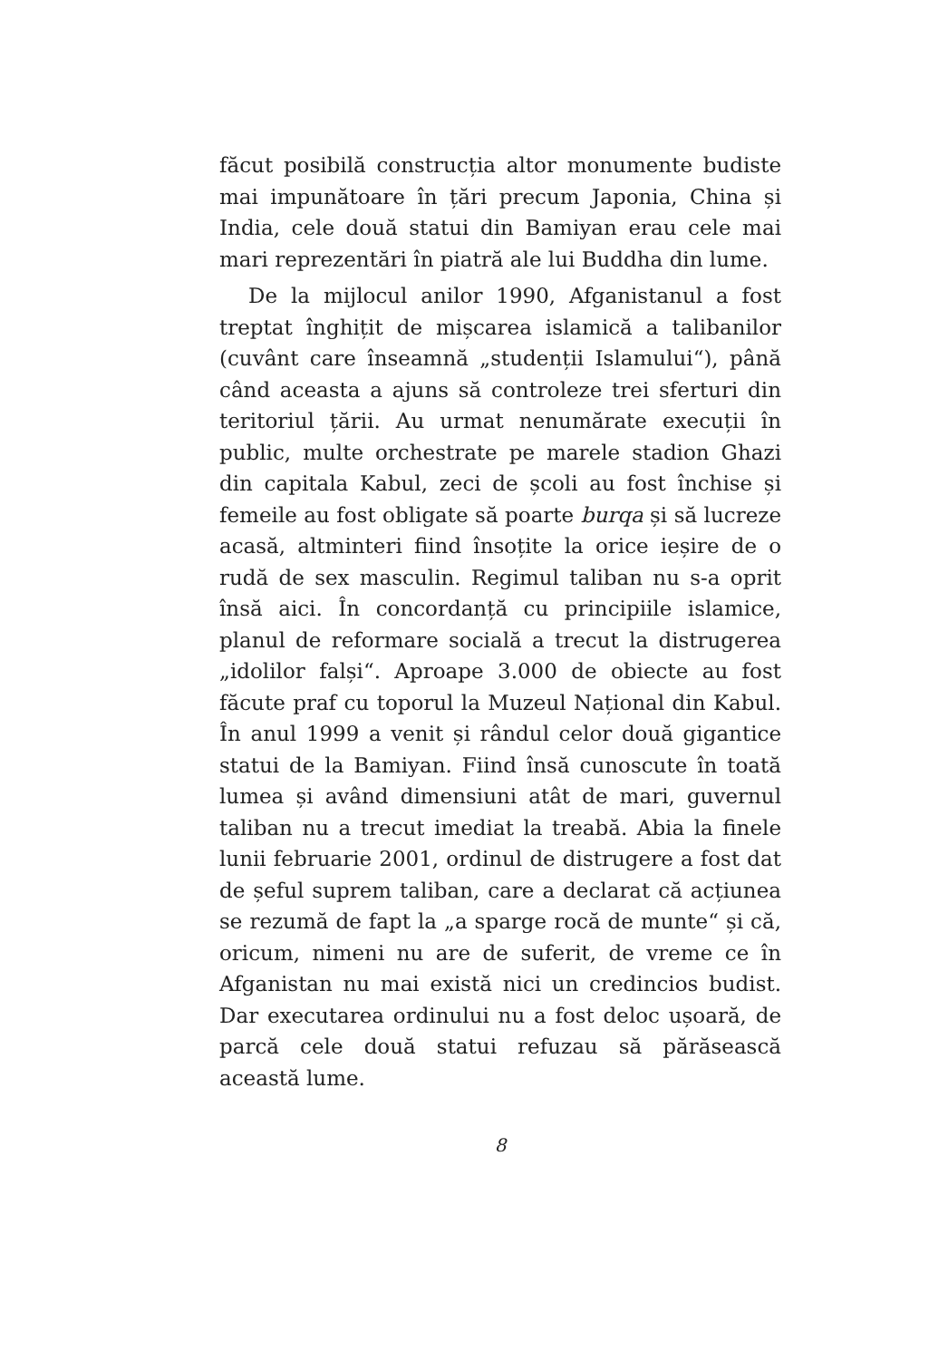făcut posibilă construcția altor monumente budiste mai impunătoare în țări precum Japonia, China și India, cele două statui din Bamiyan erau cele mai mari reprezentări în piatră ale lui Buddha din lume.
De la mijlocul anilor 1990, Afganistanul a fost treptat înghițit de mișcarea islamică a talibanilor (cuvânt care înseamnă „studenții Islamului“), până când aceasta a ajuns să controleze trei sferturi din teritoriul țării. Au urmat nenumărate execuții în public, multe orchestrate pe marele stadion Ghazi din capitala Kabul, zeci de școli au fost închise și femeile au fost obligate să poarte burqa și să lucreze acasă, altminteri fiind însoțite la orice ieșire de o rudă de sex masculin. Regimul taliban nu s-a oprit însă aici. În concordanță cu principiile islamice, planul de reformare socială a trecut la distrugerea „idolilor falși“. Aproape 3.000 de obiecte au fost făcute praf cu toporul la Muzeul Național din Kabul. În anul 1999 a venit și rândul celor două gigantice statui de la Bamiyan. Fiind însă cunoscute în toată lumea și având dimensiuni atât de mari, guvernul taliban nu a trecut imediat la treabă. Abia la finele lunii februarie 2001, ordinul de distrugere a fost dat de șeful suprem taliban, care a declarat că acțiunea se rezumă de fapt la „a sparge rocă de munte“ și că, oricum, nimeni nu are de suferit, de vreme ce în Afganistan nu mai există nici un credincios budist. Dar executarea ordinului nu a fost deloc ușoară, de parcă cele două statui refuzau să părăsească această lume.
8